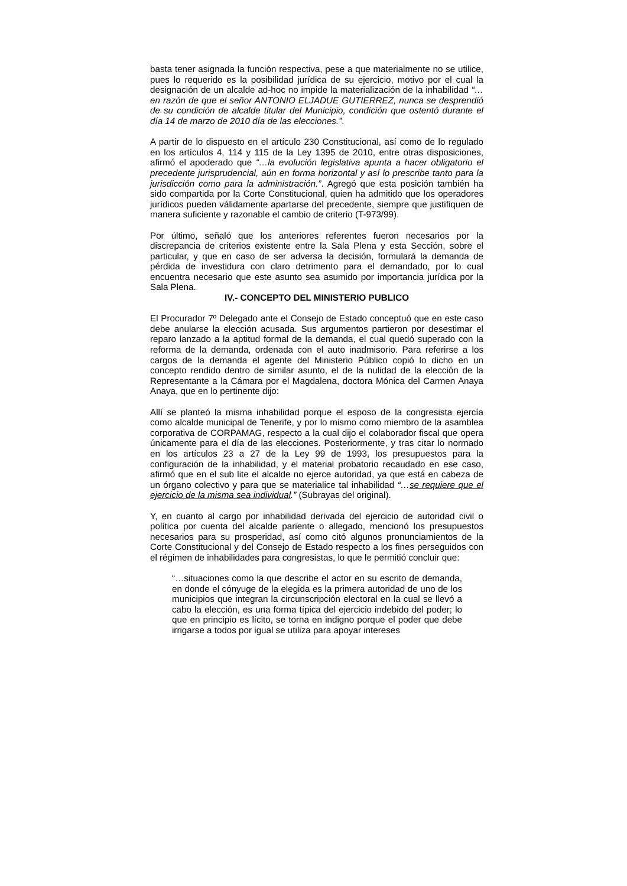basta tener asignada la función respectiva, pese a que materialmente no se utilice, pues lo requerido es la posibilidad jurídica de su ejercicio, motivo por el cual la designación de un alcalde ad-hoc no impide la materialización de la inhabilidad “…en razón de que el señor ANTONIO ELJADUE GUTIERREZ, nunca se desprendió de su condición de alcalde titular del Municipio, condición que ostentó durante el día 14 de marzo de 2010 día de las elecciones.”.
A partir de lo dispuesto en el artículo 230 Constitucional, así como de lo regulado en los artículos 4, 114 y 115 de la Ley 1395 de 2010, entre otras disposiciones, afirmó el apoderado que “…la evolución legislativa apunta a hacer obligatorio el precedente jurisprudencial, aún en forma horizontal y así lo prescribe tanto para la jurisdicción como para la administración.”. Agregó que esta posición también ha sido compartida por la Corte Constitucional, quien ha admitido que los operadores jurídicos pueden válidamente apartarse del precedente, siempre que justifiquen de manera suficiente y razonable el cambio de criterio (T-973/99).
Por último, señaló que los anteriores referentes fueron necesarios por la discrepancia de criterios existente entre la Sala Plena y esta Sección, sobre el particular, y que en caso de ser adversa la decisión, formulará la demanda de pérdida de investidura con claro detrimento para el demandado, por lo cual encuentra necesario que este asunto sea asumido por importancia jurídica por la Sala Plena.
IV.- CONCEPTO DEL MINISTERIO PUBLICO
El Procurador 7º Delegado ante el Consejo de Estado conceptuó que en este caso debe anularse la elección acusada. Sus argumentos partieron por desestimar el reparo lanzado a la aptitud formal de la demanda, el cual quedó superado con la reforma de la demanda, ordenada con el auto inadmisorio. Para referirse a los cargos de la demanda el agente del Ministerio Público copió lo dicho en un concepto rendido dentro de similar asunto, el de la nulidad de la elección de la Representante a la Cámara por el Magdalena, doctora Mónica del Carmen Anaya Anaya, que en lo pertinente dijo:
Allí se planteó la misma inhabilidad porque el esposo de la congresista ejercía como alcalde municipal de Tenerife, y por lo mismo como miembro de la asamblea corporativa de CORPAMAG, respecto a la cual dijo el colaborador fiscal que opera únicamente para el día de las elecciones. Posteriormente, y tras citar lo normado en los artículos 23 a 27 de la Ley 99 de 1993, los presupuestos para la configuración de la inhabilidad, y el material probatorio recaudado en ese caso, afirmó que en el sub lite el alcalde no ejerce autoridad, ya que está en cabeza de un órgano colectivo y para que se materialice tal inhabilidad “…se requiere que el ejercicio de la misma sea individual.” (Subrayas del original).
Y, en cuanto al cargo por inhabilidad derivada del ejercicio de autoridad civil o política por cuenta del alcalde pariente o allegado, mencionó los presupuestos necesarios para su prosperidad, así como citó algunos pronunciamientos de la Corte Constitucional y del Consejo de Estado respecto a los fines perseguidos con el régimen de inhabilidades para congresistas, lo que le permitió concluir que:
“…situaciones como la que describe el actor en su escrito de demanda, en donde el cónyuge de la elegida es la primera autoridad de uno de los municipios que integran la circunscripción electoral en la cual se llevó a cabo la elección, es una forma típica del ejercicio indebido del poder; lo que en principio es lícito, se torna en indigno porque el poder que debe irrigarse a todos por igual se utiliza para apoyar intereses